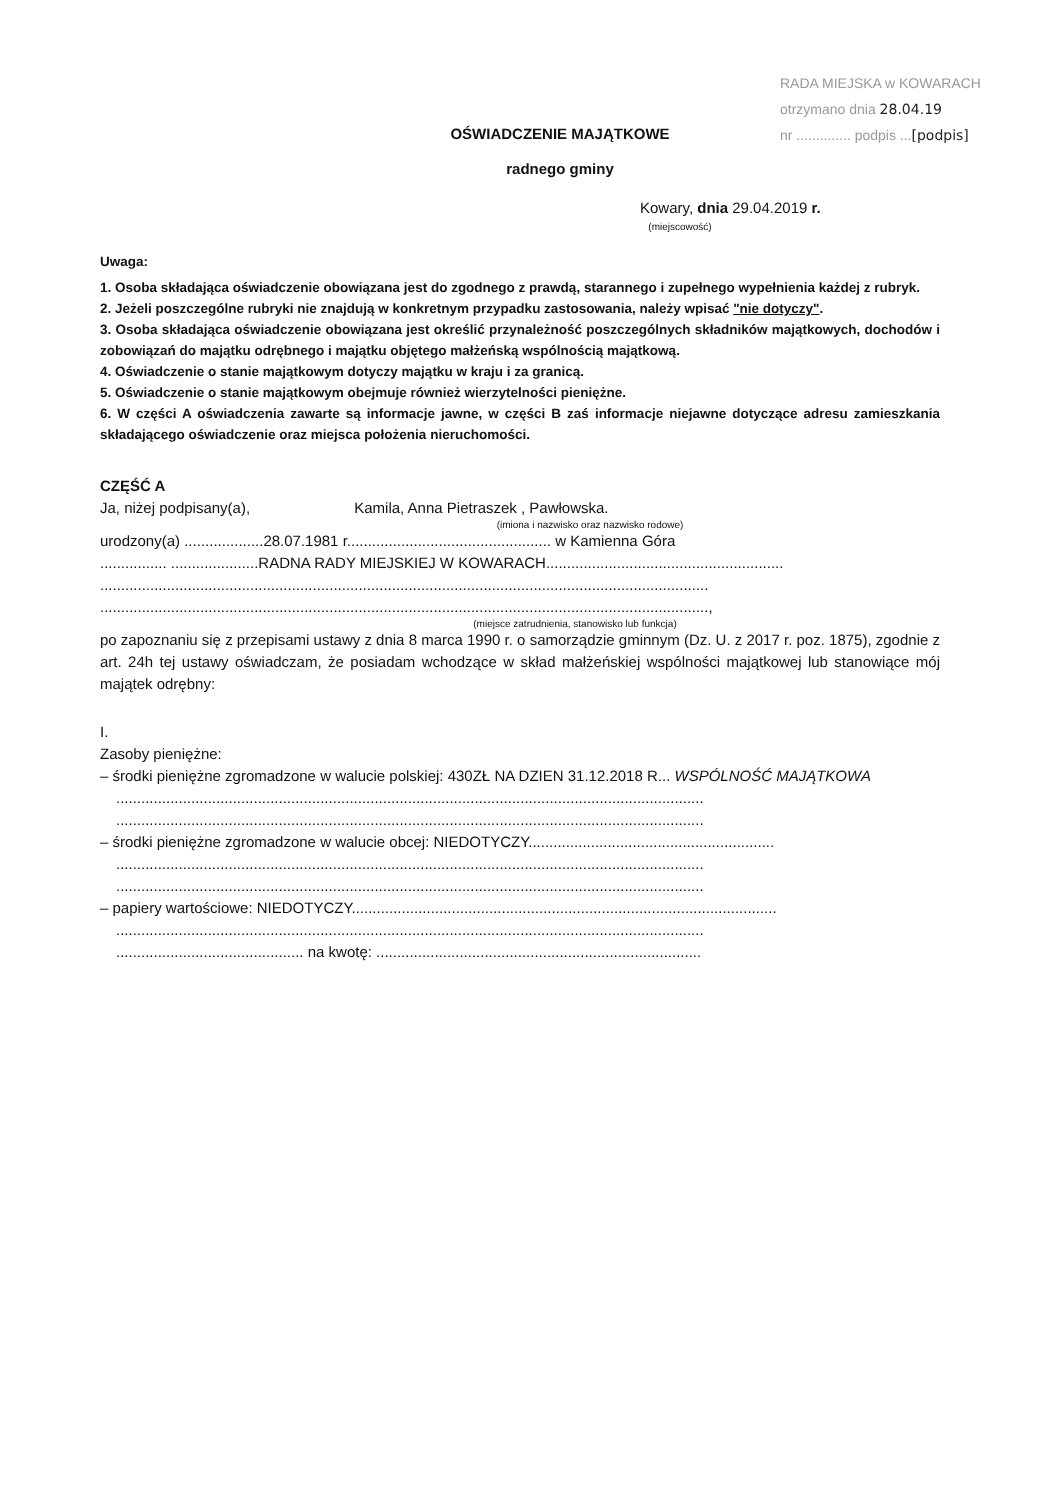RADA MIEJSKA w KOWARACH
otrzymano dnia 28.04.19
nr .............. podpis ...[podpis]
OŚWIADCZENIE MAJĄTKOWE
radnego gminy
Kowary, dnia 29.04.2019 r.
(miejscowość)
Uwaga:
1. Osoba składająca oświadczenie obowiązana jest do zgodnego z prawdą, starannego i zupełnego wypełnienia każdej z rubryk.
2. Jeżeli poszczególne rubryki nie znajdują w konkretnym przypadku zastosowania, należy wpisać "nie dotyczy".
3. Osoba składająca oświadczenie obowiązana jest określić przynależność poszczególnych składników majątkowych, dochodów i zobowiązań do majątku odrębnego i majątku objętego małżeńską wspólnością majątkową.
4. Oświadczenie o stanie majątkowym dotyczy majątku w kraju i za granicą.
5. Oświadczenie o stanie majątkowym obejmuje również wierzytelności pieniężne.
6. W części A oświadczenia zawarte są informacje jawne, w części B zaś informacje niejawne dotyczące adresu zamieszkania składającego oświadczenie oraz miejsca położenia nieruchomości.
CZĘŚĆ A
Ja, niżej podpisany(a), Kamila, Anna Pietraszek , Pawłowska.
(imiona i nazwisko oraz nazwisko rodowe)
urodzony(a) ...................28.07.1981 r................................................. w Kamienna Góra
................ .....................RADNA RADY MIEJSKIEJ W KOWARACH.........................................................
..................................................................................................................................................
..................................................................................................................................................,
(miejsce zatrudnienia, stanowisko lub funkcja)
po zapoznaniu się z przepisami ustawy z dnia 8 marca 1990 r. o samorządzie gminnym (Dz. U. z 2017 r. poz. 1875), zgodnie z art. 24h tej ustawy oświadczam, że posiadam wchodzące w skład małżeńskiej wspólności majątkowej lub stanowiące mój majątek odrębny:
I.
Zasoby pieniężne:
– środki pieniężne zgromadzone w walucie polskiej: 430ZŁ NA DZIEN 31.12.2018 R... WSPÓLNOŚĆ MAJĄTKOWA
.............................................................................................................................................
.............................................................................................................................................
– środki pieniężne zgromadzone w walucie obcej: NIEDOTYCZY...........................................................
.............................................................................................................................................
.............................................................................................................................................
– papiery wartościowe: NIEDOTYCZY......................................................................................................
.............................................................................................................................................
............................................. na kwotę: ..............................................................................